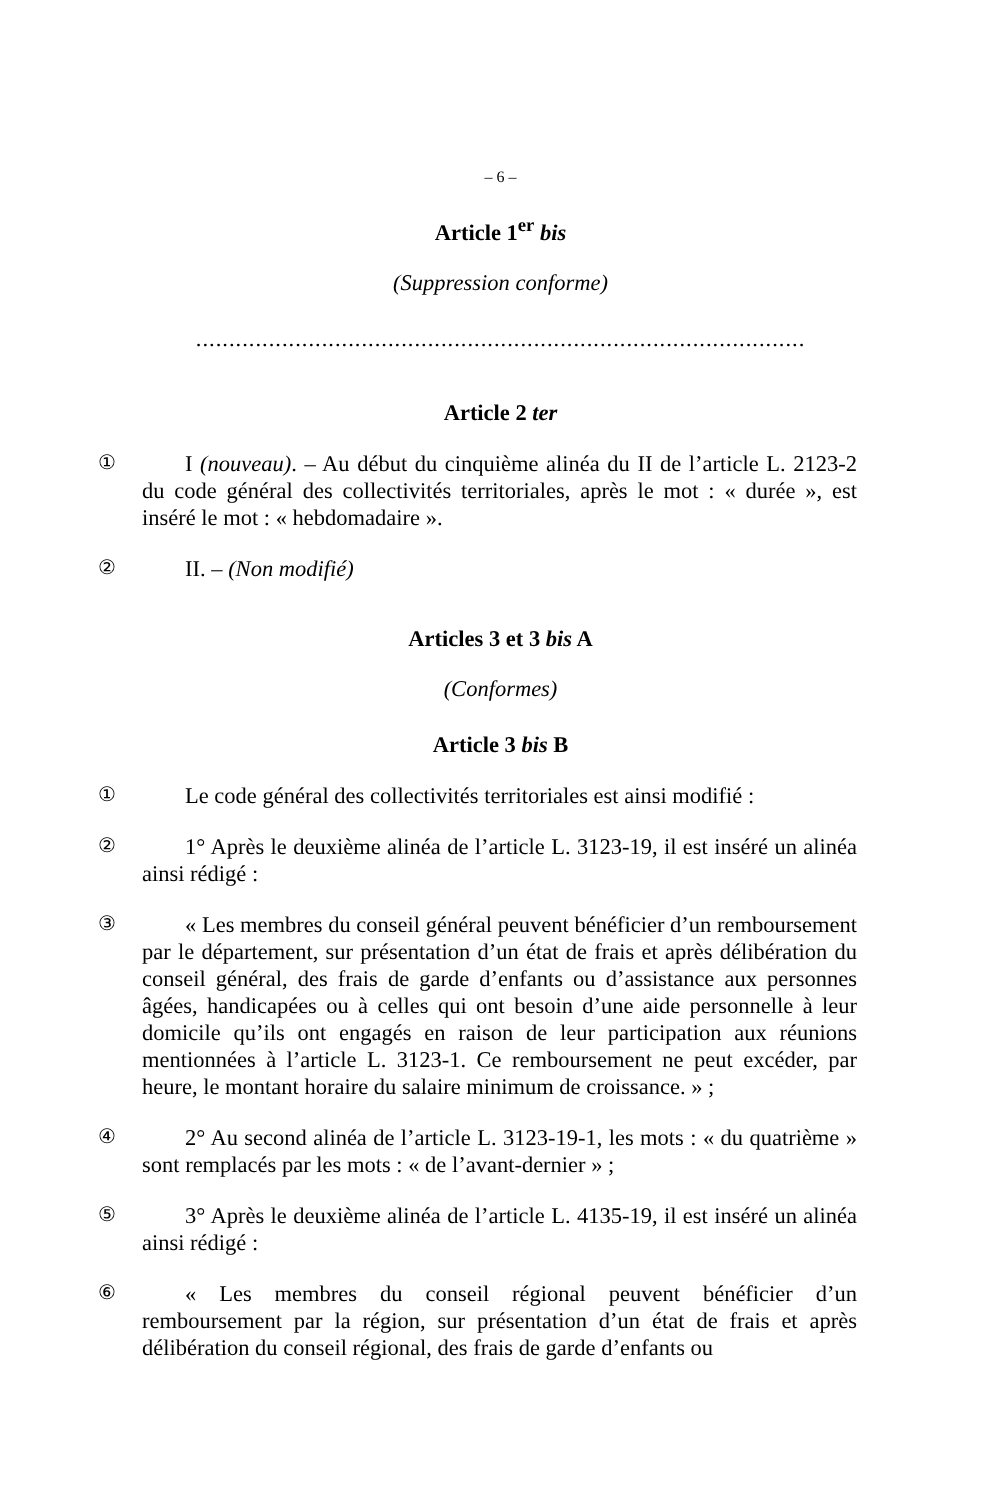– 6 –
Article 1<sup>er</sup> bis
(Suppression conforme)
............................................................................................
Article 2 ter
①
I (nouveau). – Au début du cinquième alinéa du II de l’article L. 2123-2 du code général des collectivités territoriales, après le mot : « durée », est inséré le mot : « hebdomadaire ».
②
II. – (Non modifié)
Articles 3 et 3 bis A
(Conformes)
Article 3 bis B
①
Le code général des collectivités territoriales est ainsi modifié :
②
1° Après le deuxième alinéa de l’article L. 3123-19, il est inséré un alinéa ainsi rédigé :
③
« Les membres du conseil général peuvent bénéficier d’un remboursement par le département, sur présentation d’un état de frais et après délibération du conseil général, des frais de garde d’enfants ou d’assistance aux personnes âgées, handicapées ou à celles qui ont besoin d’une aide personnelle à leur domicile qu’ils ont engagés en raison de leur participation aux réunions mentionnées à l’article L. 3123-1. Ce remboursement ne peut excéder, par heure, le montant horaire du salaire minimum de croissance. » ;
④
2° Au second alinéa de l’article L. 3123-19-1, les mots : « du quatrième » sont remplacés par les mots : « de l’avant-dernier » ;
⑤
3° Après le deuxième alinéa de l’article L. 4135-19, il est inséré un alinéa ainsi rédigé :
⑥
« Les membres du conseil régional peuvent bénéficier d’un remboursement par la région, sur présentation d’un état de frais et après délibération du conseil régional, des frais de garde d’enfants ou